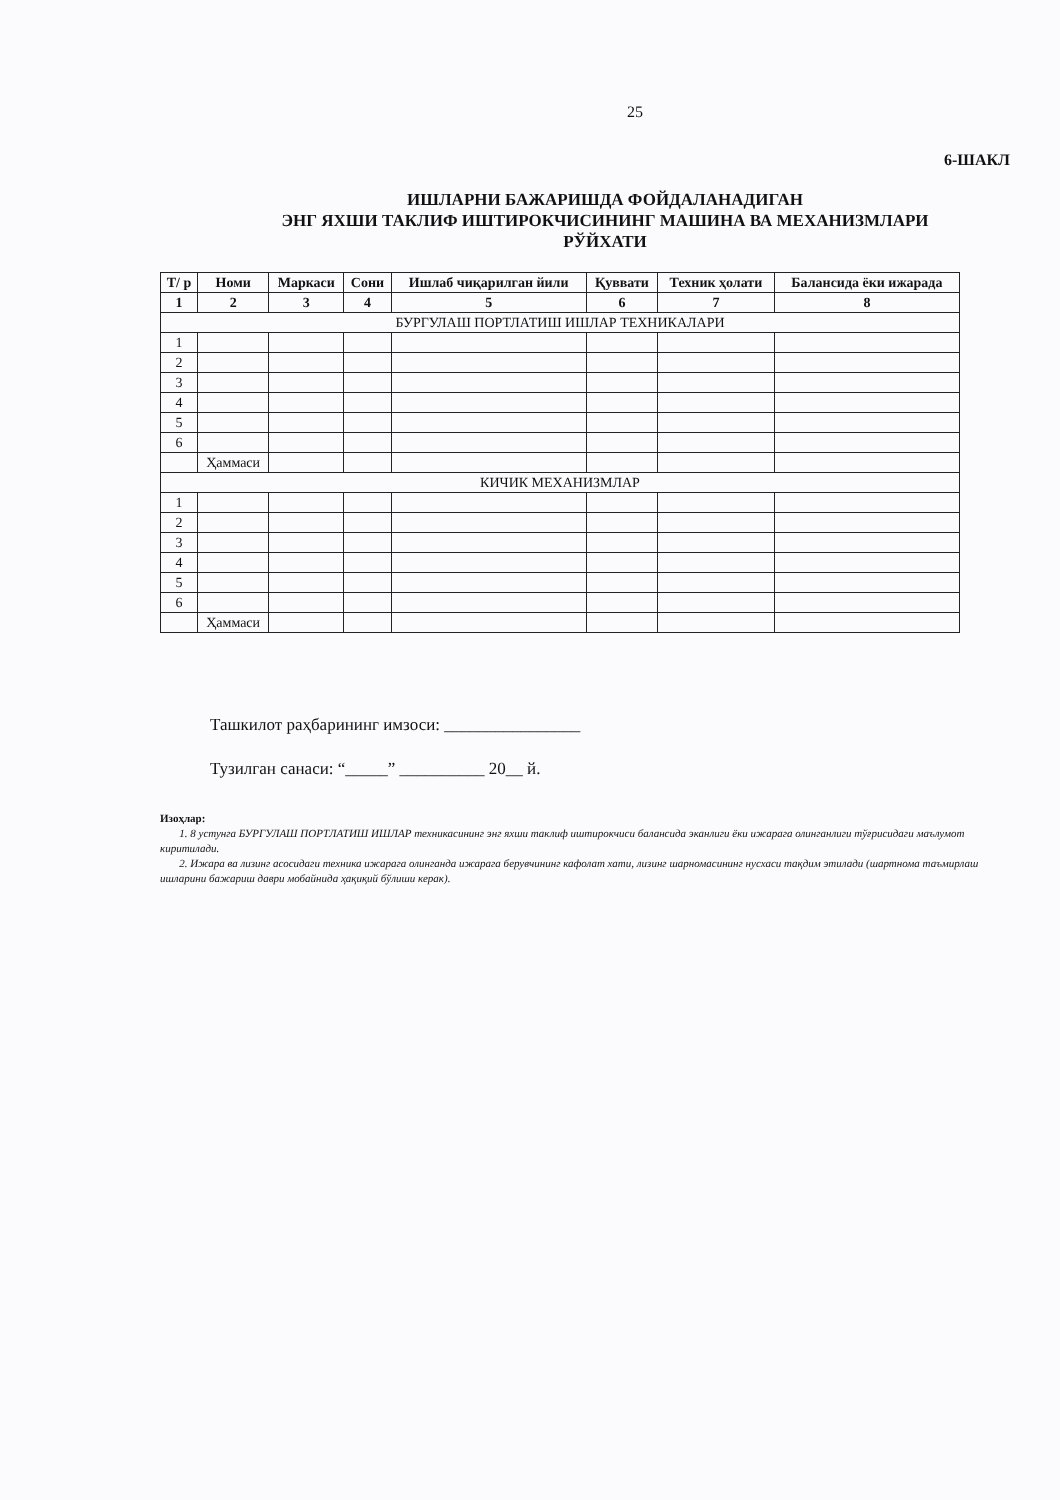25
6-ШАКЛ
ИШЛАРНИ БАЖАРИШДА ФОЙДАЛАНАДИГАН
ЭНГ ЯХШИ ТАКЛИФ ИШТИРОКЧИСИНИНГ МАШИНА ВА МЕХАНИЗМЛАРИ
РЎЙХАТИ
| Т/ р | Номи | Маркаси | Сони | Ишлаб чиқарилган йили | Қуввати | Техник ҳолати | Балансида ёки ижарада |
| --- | --- | --- | --- | --- | --- | --- | --- |
| 1 | 2 | 3 | 4 | 5 | 6 | 7 | 8 |
| БУРГУЛАШ ПОРТЛАТИШ ИШЛАР ТЕХНИКАЛАРИ | | | | | | | |
| 1 | | | | | | | |
| 2 | | | | | | | |
| 3 | | | | | | | |
| 4 | | | | | | | |
| 5 | | | | | | | |
| 6 | | | | | | | |
| | Ҳаммаси | | | | | | |
| КИЧИК МЕХАНИЗМЛАР | | | | | | | |
| 1 | | | | | | | |
| 2 | | | | | | | |
| 3 | | | | | | | |
| 4 | | | | | | | |
| 5 | | | | | | | |
| 6 | | | | | | | |
| | Ҳаммаси | | | | | | |
Ташкилот раҳбарининг имзоси: ________________
Тузилган санаси: “_____” __________ 20__ й.
Изоҳлар:
1. 8 устунга БУРГУЛАШ ПОРТЛАТИШ ИШЛАР техникасининг энг яхши таклиф иштирокчиси балансида эканлиги ёки ижарага олинганлиги тўғрисидаги маълумот киритилади.
2. Ижара ва лизинг асосидаги техника ижарага олинганда ижарага берувчининг кафолат хати, лизинг шарномасининг нусхаси тақдим этилади (шартнома таъмирлаш ишларини бажариш даври мобайнида ҳақиқий бўлиши керак).